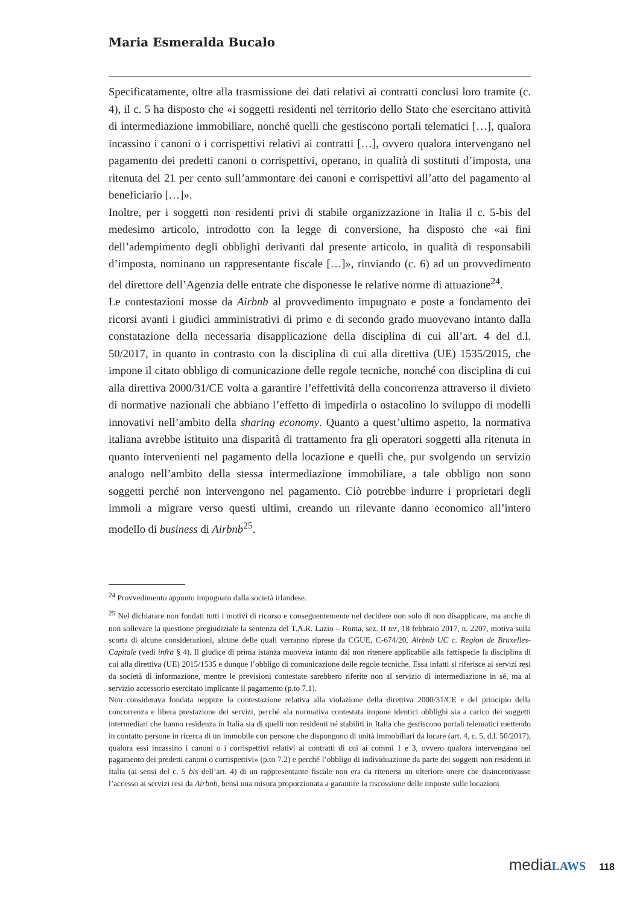Maria Esmeralda Bucalo
Specificatamente, oltre alla trasmissione dei dati relativi ai contratti conclusi loro tramite (c. 4), il c. 5 ha disposto che «i soggetti residenti nel territorio dello Stato che esercitano attività di intermediazione immobiliare, nonché quelli che gestiscono portali telematici […], qualora incassino i canoni o i corrispettivi relativi ai contratti […], ovvero qualora intervengano nel pagamento dei predetti canoni o corrispettivi, operano, in qualità di sostituti d’imposta, una ritenuta del 21 per cento sull’ammontare dei canoni e corrispettivi all’atto del pagamento al beneficiario […]».
Inoltre, per i soggetti non residenti privi di stabile organizzazione in Italia il c. 5-bis del medesimo articolo, introdotto con la legge di conversione, ha disposto che «ai fini dell’adempimento degli obblighi derivanti dal presente articolo, in qualità di responsabili d’imposta, nominano un rappresentante fiscale […]», rinviando (c. 6) ad un provvedimento del direttore dell’Agenzia delle entrate che disponesse le relative norme di attuazione<sup>24</sup>.
Le contestazioni mosse da Airbnb al provvedimento impugnato e poste a fondamento dei ricorsi avanti i giudici amministrativi di primo e di secondo grado muovevano intanto dalla constatazione della necessaria disapplicazione della disciplina di cui all’art. 4 del d.l. 50/2017, in quanto in contrasto con la disciplina di cui alla direttiva (UE) 1535/2015, che impone il citato obbligo di comunicazione delle regole tecniche, nonché con disciplina di cui alla direttiva 2000/31/CE volta a garantire l’effettività della concorrenza attraverso il divieto di normative nazionali che abbiano l’effetto di impedirla o ostacolino lo sviluppo di modelli innovativi nell’ambito della sharing economy. Quanto a quest’ultimo aspetto, la normativa italiana avrebbe istituito una disparità di trattamento fra gli operatori soggetti alla ritenuta in quanto intervenienti nel pagamento della locazione e quelli che, pur svolgendo un servizio analogo nell’ambito della stessa intermediazione immobiliare, a tale obbligo non sono soggetti perché non intervengono nel pagamento. Ciò potrebbe indurre i proprietari degli immoli a migrare verso questi ultimi, creando un rilevante danno economico all’intero modello di business di Airbnb<sup>25</sup>.
<sup>24</sup> Provvedimento appunto impugnato dalla società irlandese.
<sup>25</sup> Nel dichiarare non fondati tutti i motivi di ricorso e conseguentemente nel decidere non solo di non disapplicare, ma anche di non sollevare la questione pregiudiziale la sentenza del T.A.R. Lazio – Roma, sez. II ter, 18 febbraio 2017, n. 2207, motiva sulla scorta di alcune considerazioni, alcune delle quali verranno riprese da CGUE, C-674/20, Airbnb UC c. Region de Bruxelles-Capitale (vedi infra § 4). Il giudice di prima istanza muoveva intanto dal non ritenere applicabile alla fattispecie la disciplina di cui alla direttiva (UE) 2015/1535 e dunque l’obbligo di comunicazione delle regole tecniche. Essa infatti si riferisce ai servizi resi da società di informazione, mentre le previsioni contestate sarebbero riferite non al servizio di intermediazione in sé, ma al servizio accessorio esercitato implicante il pagamento (p.to 7.1).
Non considerava fondata neppure la contestazione relativa alla violazione della direttiva 2000/31/CE e del principio della concorrenza e libera prestazione dei servizi, perché «la normativa contestata impone identici obblighi sia a carico dei soggetti intermediari che hanno residenza in Italia sia di quelli non residenti né stabiliti in Italia che gestiscono portali telematici mettendo in contatto persone in ricerca di un immobile con persone che dispongono di unità immobiliari da locare (art. 4, c. 5, d.l. 50/2017), qualora essi incassino i canoni o i corrispettivi relativi ai contratti di cui ai commi 1 e 3, ovvero qualora intervengano nel pagamento dei predetti canoni o corrispettivi» (p.to 7.2) e perché l’obbligo di individuazione da parte dei soggetti non residenti in Italia (ai sensi del c. 5 bis dell’art. 4) di un rappresentante fiscale non era da ritenersi un ulteriore onere che disincentivasse l’accesso ai servizi resi da Airbnb, bensì una misura proporzionata a garantire la riscossione delle imposte sulle locazioni
media LAWS 118